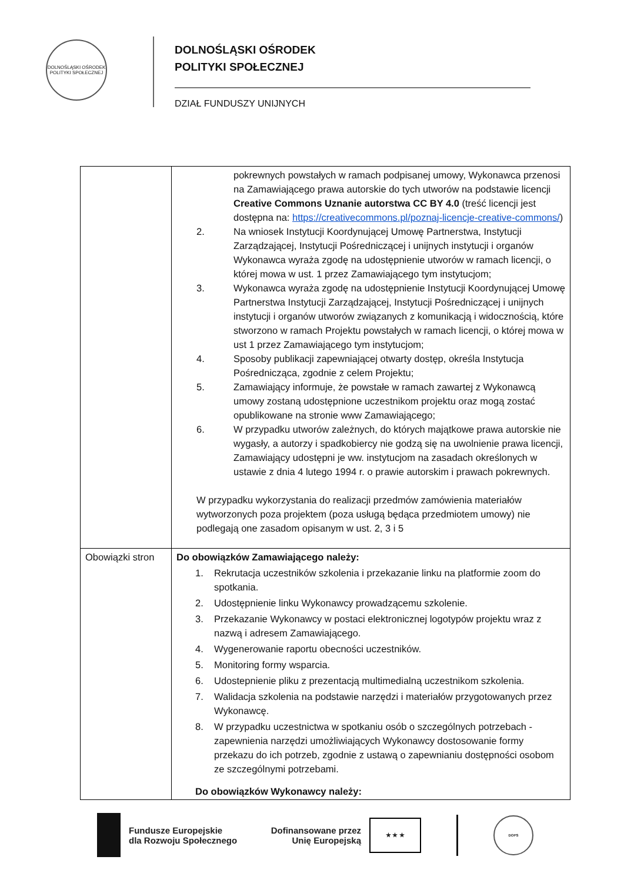DOLNOŚLĄSKI OŚRODEK POLITYKI SPOŁECZNEJ
DOLNOŚLĄSKI OŚRODEK
POLITYKI SPOŁECZNEJ
DZIAŁ FUNDUSZY UNIJNYCH
| | pokrewnych powstałych w ramach podpisanej umowy, Wykonawca przenosi na Zamawiającego prawa autorskie do tych utworów na podstawie licencji Creative Commons Uznanie autorstwa CC BY 4.0 (treść licencji jest dostępna na: https://creativecommons.pl/poznaj-licencje-creative-commons/ ) 2. Na wniosek Instytucji Koordynującej Umowę Partnerstwa, Instytucji Zarządzającej, Instytucji Pośredniczącej i unijnych instytucji i organów Wykonawca wyraża zgodę na udostępnienie utworów w ramach licencji, o której mowa w ust. 1 przez Zamawiającego tym instytucjom; 3. Wykonawca wyraża zgodę na udostępnienie Instytucji Koordynującej Umowę Partnerstwa Instytucji Zarządzającej, Instytucji Pośredniczącej i unijnych instytucji i organów utworów związanych z komunikacją i widocznością, które stworzono w ramach Projektu powstałych w ramach licencji, o której mowa w ust 1 przez Zamawiającego tym instytucjom; 4. Sposoby publikacji zapewniającej otwarty dostęp, określa Instytucja Pośrednicząca, zgodnie z celem Projektu; 5. Zamawiający informuje, że powstałe w ramach zawartej z Wykonawcą umowy zostaną udostępnione uczestnikom projektu oraz mogą zostać opublikowane na stronie www Zamawiającego; 6. W przypadku utworów zależnych, do których majątkowe prawa autorskie nie wygasły, a autorzy i spadkobiercy nie godzą się na uwolnienie prawa licencji, Zamawiający udostępni je ww. instytucjom na zasadach określonych w ustawie z dnia 4 lutego 1994 r. o prawie autorskim i prawach pokrewnych. W przypadku wykorzystania do realizacji przedmów zamówienia materiałów wytworzonych poza projektem (poza usługą będąca przedmiotem umowy) nie podlegają one zasadom opisanym w ust. 2, 3 i 5 |
| Obowiązki stron | Do obowiązków Zamawiającego należy: 1. Rekrutacja uczestników szkolenia i przekazanie linku na platformie zoom do spotkania. 2. Udostępnienie linku Wykonawcy prowadzącemu szkolenie. 3. Przekazanie Wykonawcy w postaci elektronicznej logotypów projektu wraz z nazwą i adresem Zamawiającego. 4. Wygenerowanie raportu obecności uczestników. 5. Monitoring formy wsparcia. 6. Udostepnienie pliku z prezentacją multimedialną uczestnikom szkolenia. 7. Walidacja szkolenia na podstawie narzędzi i materiałów przygotowanych przez Wykonawcę. 8. W przypadku uczestnictwa w spotkaniu osób o szczególnych potrzebach - zapewnienia narzędzi umożliwiających Wykonawcy dostosowanie formy przekazu do ich potrzeb, zgodnie z ustawą o zapewnianiu dostępności osobom ze szczególnymi potrzebami. Do obowiązków Wykonawcy należy: |
Fundusze Europejskie
dla Rozwoju Społecznego
Dofinansowane przez
Unię Europejską
★ ★ ★
DOPS